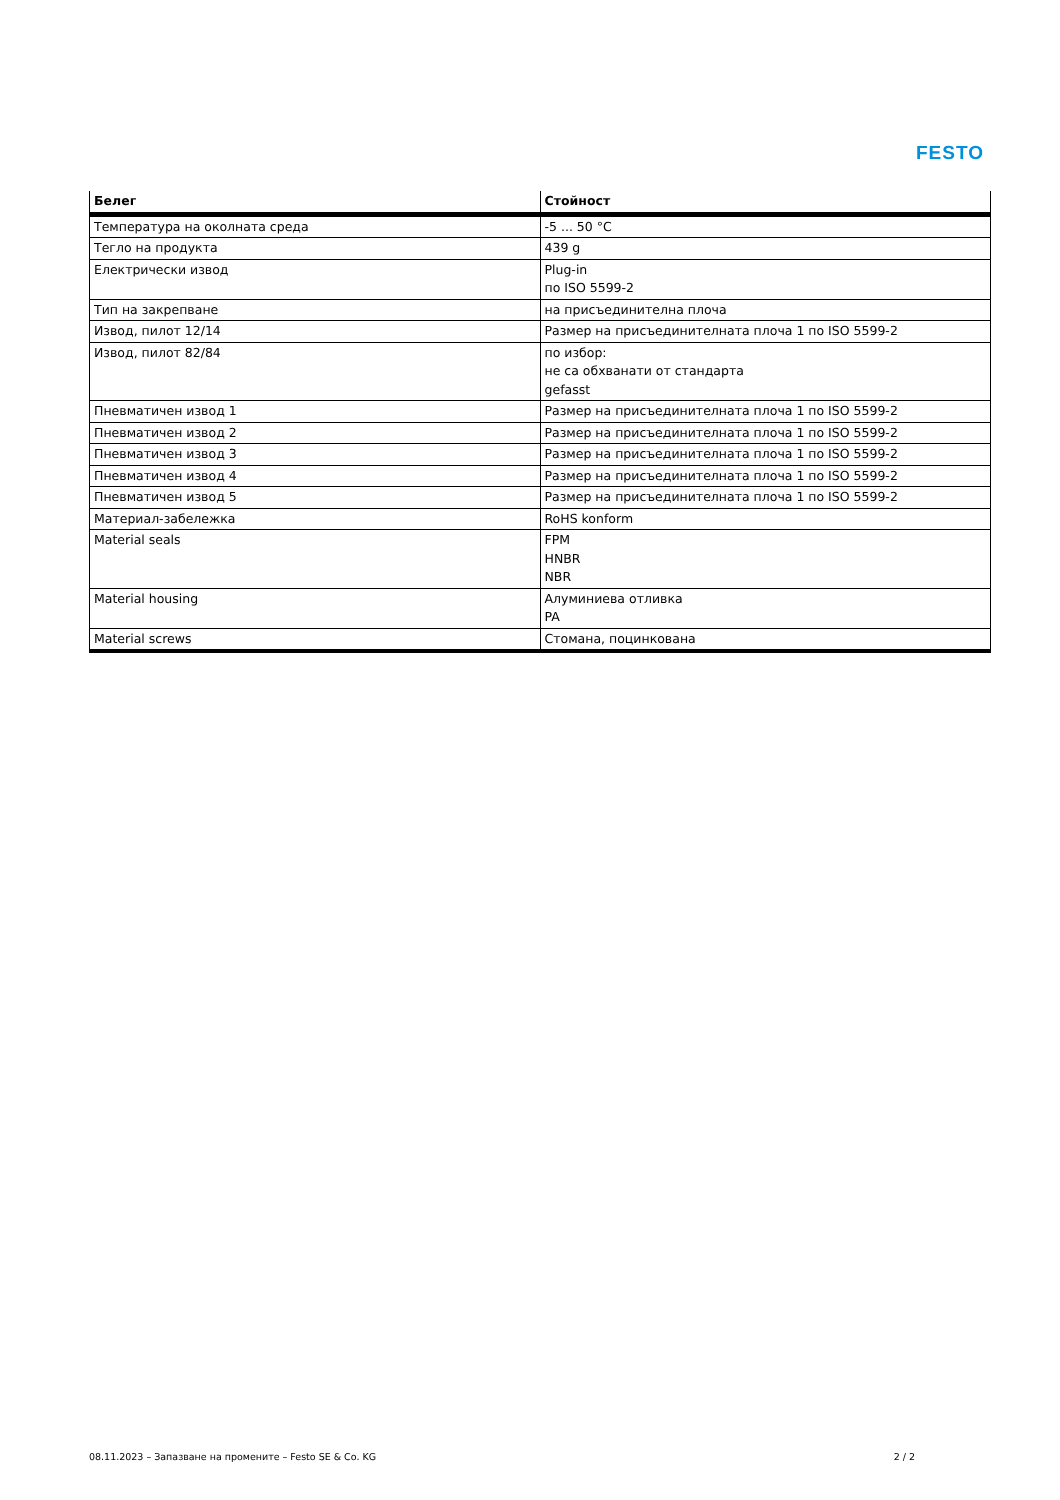FESTO
| Белег | Стойност |
| --- | --- |
| Температура на околната среда | -5 ... 50 °C |
| Тегло на продукта | 439 g |
| Електрически извод | Plug-in по ISO 5599-2 |
| Тип на закрепване | на присъединителна плоча |
| Извод, пилот 12/14 | Размер на присъединителната плоча 1 по ISO 5599-2 |
| Извод, пилот 82/84 | по избор: не са обхванати от стандарта gefasst |
| Пневматичен извод 1 | Размер на присъединителната плоча 1 по ISO 5599-2 |
| Пневматичен извод 2 | Размер на присъединителната плоча 1 по ISO 5599-2 |
| Пневматичен извод 3 | Размер на присъединителната плоча 1 по ISO 5599-2 |
| Пневматичен извод 4 | Размер на присъединителната плоча 1 по ISO 5599-2 |
| Пневматичен извод 5 | Размер на присъединителната плоча 1 по ISO 5599-2 |
| Материал-забележка | RoHS konform |
| Material seals | FPM HNBR NBR |
| Material housing | Алуминиева отливка PA |
| Material screws | Стомана, поцинкована |
08.11.2023 – Запазване на промените – Festo SE & Co. KG 2 / 2